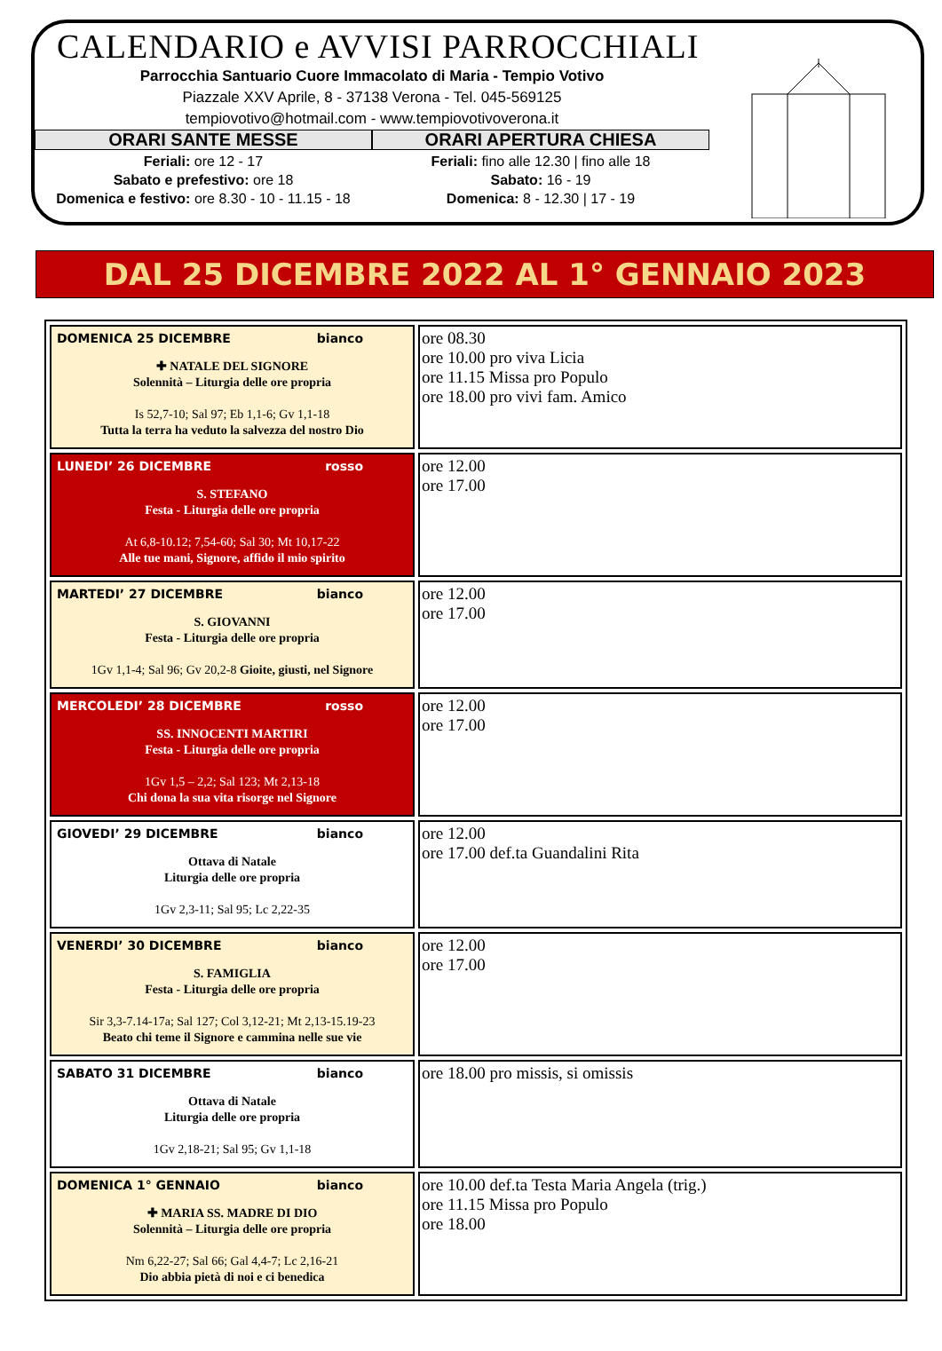CALENDARIO e AVVISI PARROCCHIALI
Parrocchia Santuario Cuore Immacolato di Maria - Tempio Votivo
Piazzale XXV Aprile, 8 - 37138 Verona - Tel. 045-569125
tempiovotivo@hotmail.com - www.tempiovotivoverona.it
ORARI SANTE MESSE
Feriali: ore 12 - 17
Sabato e prefestivo: ore 18
Domenica e festivo: ore 8.30 - 10 - 11.15 - 18
ORARI APERTURA CHIESA
Feriali: fino alle 12.30 | fino alle 18
Sabato: 16 - 19
Domenica: 8 - 12.30 | 17 - 19
DAL 25 DICEMBRE 2022 AL 1° GENNAIO 2023
| DOMENICA 25 DICEMBRE bianco ✚ NATALE DEL SIGNORE Solennità – Liturgia delle ore propria Is 52,7-10; Sal 97; Eb 1,1-6; Gv 1,1-18 Tutta la terra ha veduto la salvezza del nostro Dio | ore 08.30 ore 10.00 pro viva Licia ore 11.15 Missa pro Populo ore 18.00 pro vivi fam. Amico |
| LUNEDI’ 26 DICEMBRE rosso S. STEFANO Festa - Liturgia delle ore propria At 6,8-10.12; 7,54-60; Sal 30; Mt 10,17-22 Alle tue mani, Signore, affido il mio spirito | ore 12.00 ore 17.00 |
| MARTEDI’ 27 DICEMBRE bianco S. GIOVANNI Festa - Liturgia delle ore propria 1Gv 1,1-4; Sal 96; Gv 20,2-8 Gioite, giusti, nel Signore | ore 12.00 ore 17.00 |
| MERCOLEDI’ 28 DICEMBRE rosso SS. INNOCENTI MARTIRI Festa - Liturgia delle ore propria 1Gv 1,5 – 2,2; Sal 123; Mt 2,13-18 Chi dona la sua vita risorge nel Signore | ore 12.00 ore 17.00 |
| GIOVEDI’ 29 DICEMBRE bianco Ottava di Natale Liturgia delle ore propria 1Gv 2,3-11; Sal 95; Lc 2,22-35 | ore 12.00 ore 17.00 def.ta Guandalini Rita |
| VENERDI’ 30 DICEMBRE bianco S. FAMIGLIA Festa - Liturgia delle ore propria Sir 3,3-7.14-17a; Sal 127; Col 3,12-21; Mt 2,13-15.19-23 Beato chi teme il Signore e cammina nelle sue vie | ore 12.00 ore 17.00 |
| SABATO 31 DICEMBRE bianco Ottava di Natale Liturgia delle ore propria 1Gv 2,18-21; Sal 95; Gv 1,1-18 | ore 18.00 pro missis, si omissis |
| DOMENICA 1° GENNAIO bianco ✚ MARIA SS. MADRE DI DIO Solennità – Liturgia delle ore propria Nm 6,22-27; Sal 66; Gal 4,4-7; Lc 2,16-21 Dio abbia pietà di noi e ci benedica | ore 10.00 def.ta Testa Maria Angela (trig.) ore 11.15 Missa pro Populo ore 18.00 |